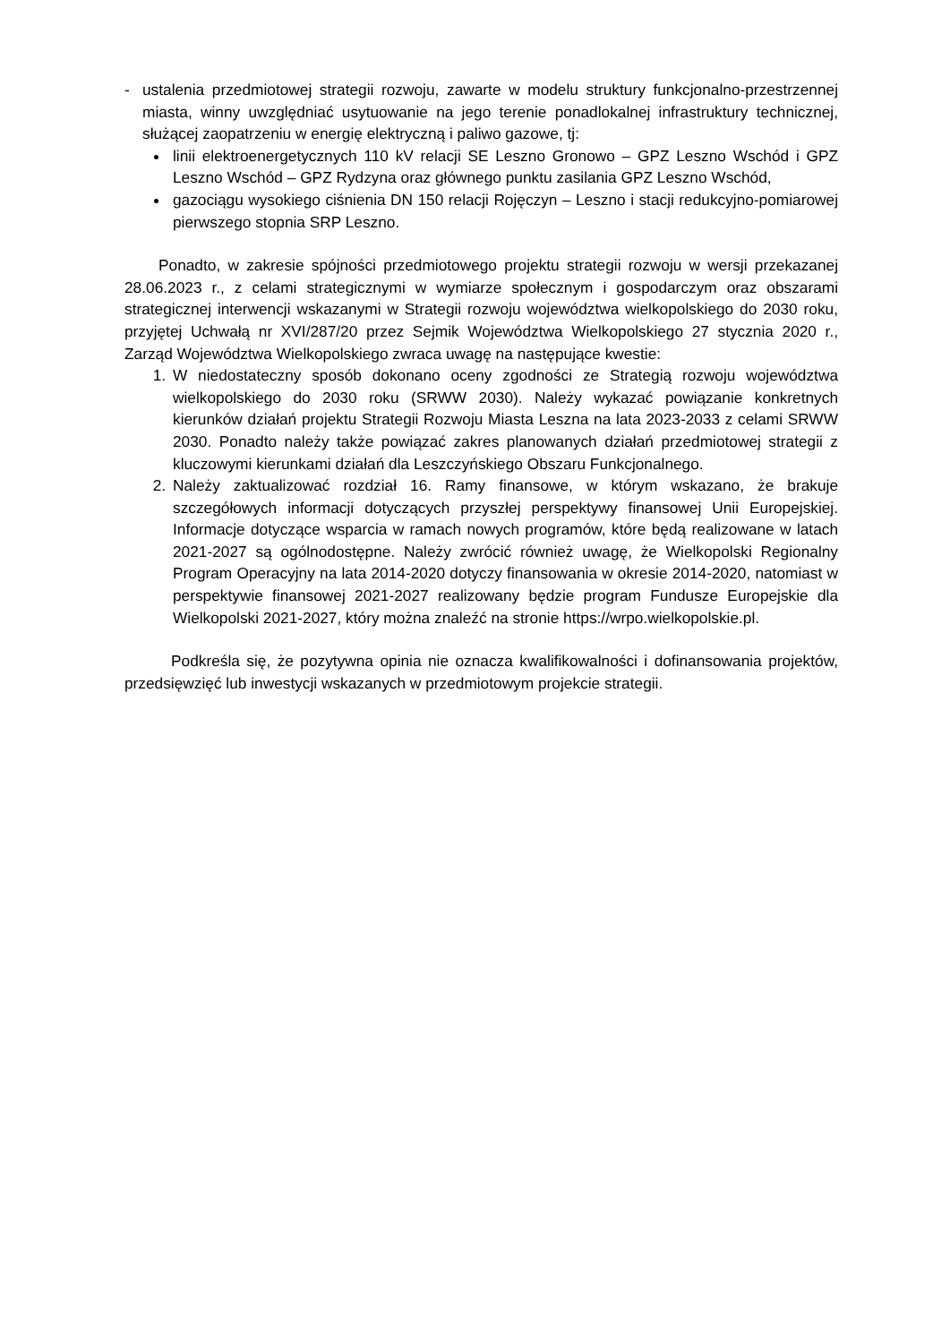- ustalenia przedmiotowej strategii rozwoju, zawarte w modelu struktury funkcjonalno-przestrzennej miasta, winny uwzględniać usytuowanie na jego terenie ponadlokalnej infrastruktury technicznej, służącej zaopatrzeniu w energię elektryczną i paliwo gazowe, tj:
linii elektroenergetycznych 110 kV relacji SE Leszno Gronowo – GPZ Leszno Wschód i GPZ Leszno Wschód – GPZ Rydzyna oraz głównego punktu zasilania GPZ Leszno Wschód,
gazociągu wysokiego ciśnienia DN 150 relacji Rojęczyn – Leszno i stacji redukcyjno-pomiarowej pierwszego stopnia SRP Leszno.
Ponadto, w zakresie spójności przedmiotowego projektu strategii rozwoju w wersji przekazanej 28.06.2023 r., z celami strategicznymi w wymiarze społecznym i gospodarczym oraz obszarami strategicznej interwencji wskazanymi w Strategii rozwoju województwa wielkopolskiego do 2030 roku, przyjętej Uchwałą nr XVI/287/20 przez Sejmik Województwa Wielkopolskiego 27 stycznia 2020 r., Zarząd Województwa Wielkopolskiego zwraca uwagę na następujące kwestie:
1. W niedostateczny sposób dokonano oceny zgodności ze Strategią rozwoju województwa wielkopolskiego do 2030 roku (SRWW 2030). Należy wykazać powiązanie konkretnych kierunków działań projektu Strategii Rozwoju Miasta Leszna na lata 2023-2033 z celami SRWW 2030. Ponadto należy także powiązać zakres planowanych działań przedmiotowej strategii z kluczowymi kierunkami działań dla Leszczyńskiego Obszaru Funkcjonalnego.
2. Należy zaktualizować rozdział 16. Ramy finansowe, w którym wskazano, że brakuje szczegółowych informacji dotyczących przyszłej perspektywy finansowej Unii Europejskiej. Informacje dotyczące wsparcia w ramach nowych programów, które będą realizowane w latach 2021-2027 są ogólnodostępne. Należy zwrócić również uwagę, że Wielkopolski Regionalny Program Operacyjny na lata 2014-2020 dotyczy finansowania w okresie 2014-2020, natomiast w perspektywie finansowej 2021-2027 realizowany będzie program Fundusze Europejskie dla Wielkopolski 2021-2027, który można znaleźć na stronie https://wrpo.wielkopolskie.pl.
Podkreśla się, że pozytywna opinia nie oznacza kwalifikowalności i dofinansowania projektów, przedsięwzięć lub inwestycji wskazanych w przedmiotowym projekcie strategii.